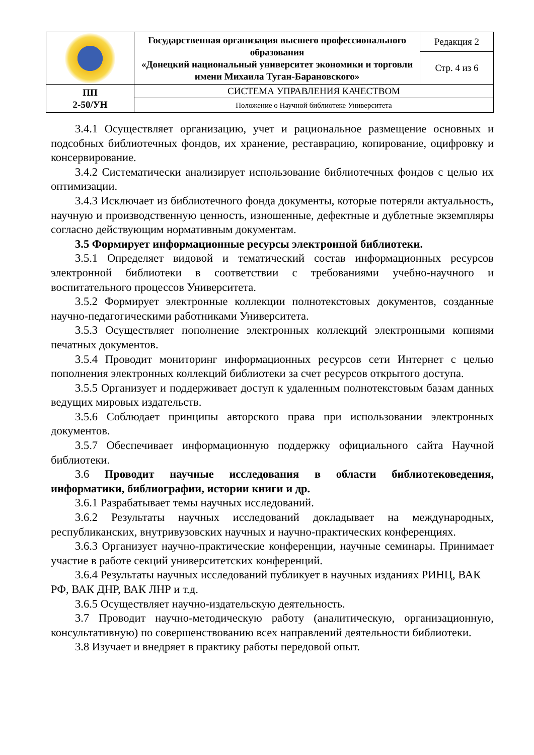| | Государственная организация высшего профессионального образования «Донецкий национальный университет экономики и торговли имени Михаила Туган-Барановского» | Редакция 2 |
| | | Стр. 4 из 6 |
| ПП 2-50/УН | СИСТЕМА УПРАВЛЕНИЯ КАЧЕСТВОМ | |
| | Положение о Научной библиотеке Университета | |
3.4.1 Осуществляет организацию, учет и рациональное размещение основных и подсобных библиотечных фондов, их хранение, реставрацию, копирование, оцифровку и консервирование.
3.4.2 Систематически анализирует использование библиотечных фондов с целью их оптимизации.
3.4.3 Исключает из библиотечного фонда документы, которые потеряли актуальность, научную и производственную ценность, изношенные, дефектные и дублетные экземпляры согласно действующим нормативным документам.
3.5 Формирует информационные ресурсы электронной библиотеки.
3.5.1 Определяет видовой и тематический состав информационных ресурсов электронной библиотеки в соответствии с требованиями учебно-научного и воспитательного процессов Университета.
3.5.2 Формирует электронные коллекции полнотекстовых документов, созданные научно-педагогическими работниками Университета.
3.5.3 Осуществляет пополнение электронных коллекций электронными копиями печатных документов.
3.5.4 Проводит мониторинг информационных ресурсов сети Интернет с целью пополнения электронных коллекций библиотеки за счет ресурсов открытого доступа.
3.5.5 Организует и поддерживает доступ к удаленным полнотекстовым базам данных ведущих мировых издательств.
3.5.6 Соблюдает принципы авторского права при использовании электронных документов.
3.5.7 Обеспечивает информационную поддержку официального сайта Научной библиотеки.
3.6 Проводит научные исследования в области библиотековедения, информатики, библиографии, истории книги и др.
3.6.1 Разрабатывает темы научных исследований.
3.6.2 Результаты научных исследований докладывает на международных, республиканских, внутривузовских научных и научно-практических конференциях.
3.6.3 Организует научно-практические конференции, научные семинары. Принимает участие в работе секций университетских конференций.
3.6.4 Результаты научных исследований публикует в научных изданиях РИНЦ, ВАК РФ, ВАК ДНР, ВАК ЛНР и т.д.
3.6.5 Осуществляет научно-издательскую деятельность.
3.7 Проводит научно-методическую работу (аналитическую, организационную, консультативную) по совершенствованию всех направлений деятельности библиотеки.
3.8 Изучает и внедряет в практику работы передовой опыт.